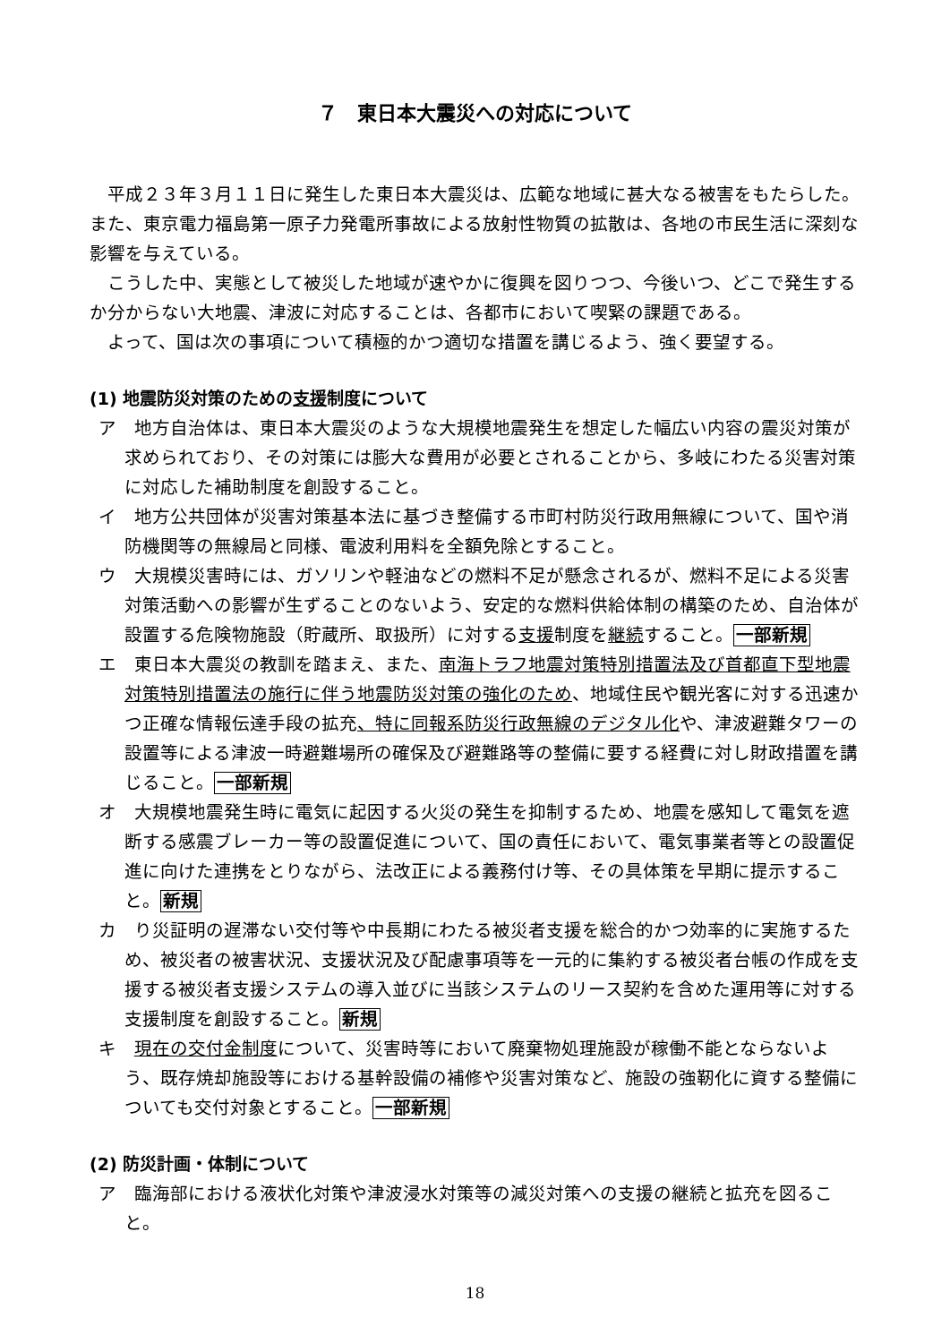７　東日本大震災への対応について
平成２３年３月１１日に発生した東日本大震災は、広範な地域に甚大なる被害をもたらした。また、東京電力福島第一原子力発電所事故による放射性物質の拡散は、各地の市民生活に深刻な影響を与えている。
こうした中、実態として被災した地域が速やかに復興を図りつつ、今後いつ、どこで発生するか分からない大地震、津波に対応することは、各都市において喫緊の課題である。
よって、国は次の事項について積極的かつ適切な措置を講じるよう、強く要望する。
(1) 地震防災対策のための支援制度について
ア　地方自治体は、東日本大震災のような大規模地震発生を想定した幅広い内容の震災対策が求められており、その対策には膨大な費用が必要とされることから、多岐にわたる災害対策に対応した補助制度を創設すること。
イ　地方公共団体が災害対策基本法に基づき整備する市町村防災行政用無線について、国や消防機関等の無線局と同様、電波利用料を全額免除とすること。
ウ　大規模災害時には、ガソリンや軽油などの燃料不足が懸念されるが、燃料不足による災害対策活動への影響が生ずることのないよう、安定的な燃料供給体制の構築のため、自治体が設置する危険物施設（貯蔵所、取扱所）に対する支援制度を継続すること。一部新規
エ　東日本大震災の教訓を踏まえ、また、南海トラフ地震対策特別措置法及び首都直下型地震対策特別措置法の施行に伴う地震防災対策の強化のため、地域住民や観光客に対する迅速かつ正確な情報伝達手段の拡充、特に同報系防災行政無線のデジタル化や、津波避難タワーの設置等による津波一時避難場所の確保及び避難路等の整備に要する経費に対し財政措置を講じること。一部新規
オ　大規模地震発生時に電気に起因する火災の発生を抑制するため、地震を感知して電気を遮断する感震ブレーカー等の設置促進について、国の責任において、電気事業者等との設置促進に向けた連携をとりながら、法改正による義務付け等、その具体策を早期に提示すること。新規
カ　り災証明の遅滞ない交付等や中長期にわたる被災者支援を総合的かつ効率的に実施するため、被災者の被害状況、支援状況及び配慮事項等を一元的に集約する被災者台帳の作成を支援する被災者支援システムの導入並びに当該システムのリース契約を含めた運用等に対する支援制度を創設すること。新規
キ　現在の交付金制度について、災害時等において廃棄物処理施設が稼働不能とならないよう、既存焼却施設等における基幹設備の補修や災害対策など、施設の強靭化に資する整備についても交付対象とすること。一部新規
(2) 防災計画・体制について
ア　臨海部における液状化対策や津波浸水対策等の減災対策への支援の継続と拡充を図ること。
18